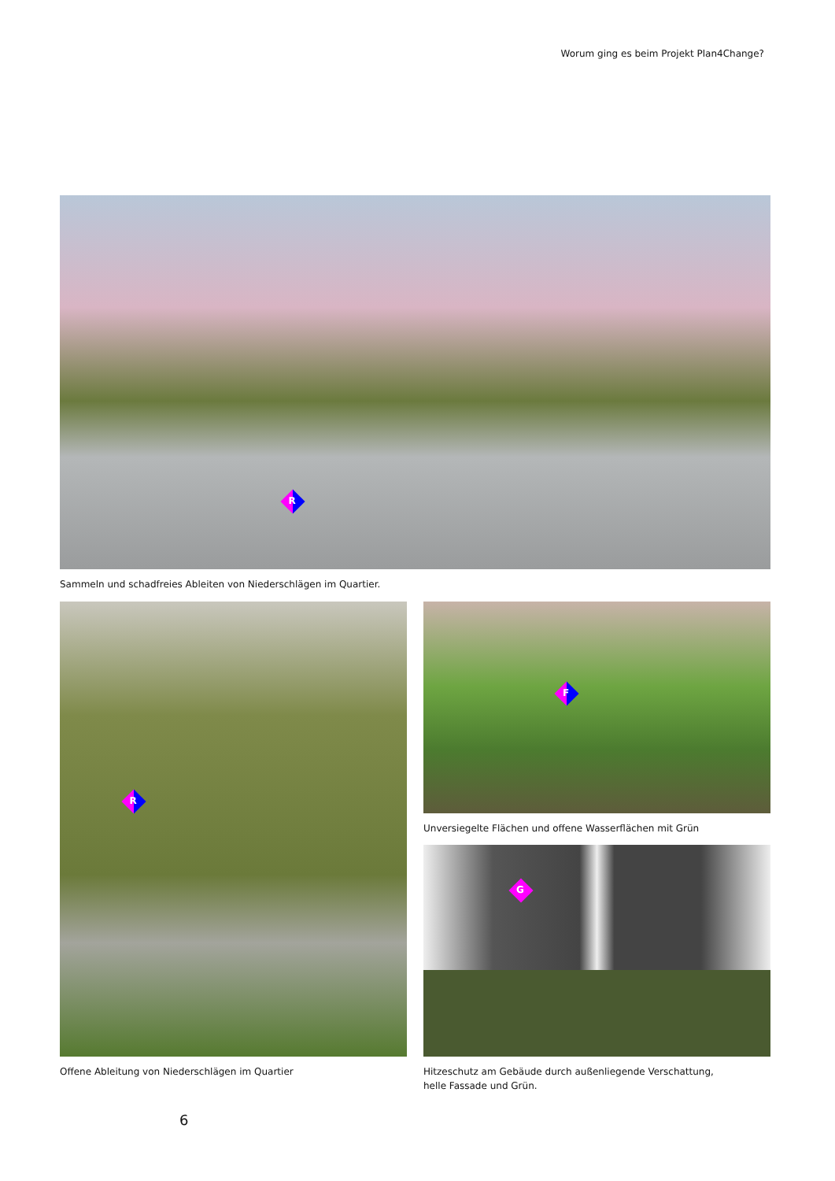Worum ging es beim Projekt Plan4Change?
R
Sammeln und schadfreies Ableiten von Niederschlägen im Quartier.
R
Offene Ableitung von Niederschlägen im Quartier
F
Unversiegelte Flächen und offene Wasserflächen mit Grün
G
Hitzeschutz am Gebäude durch außenliegende Verschattung,
helle Fassade und Grün.
6